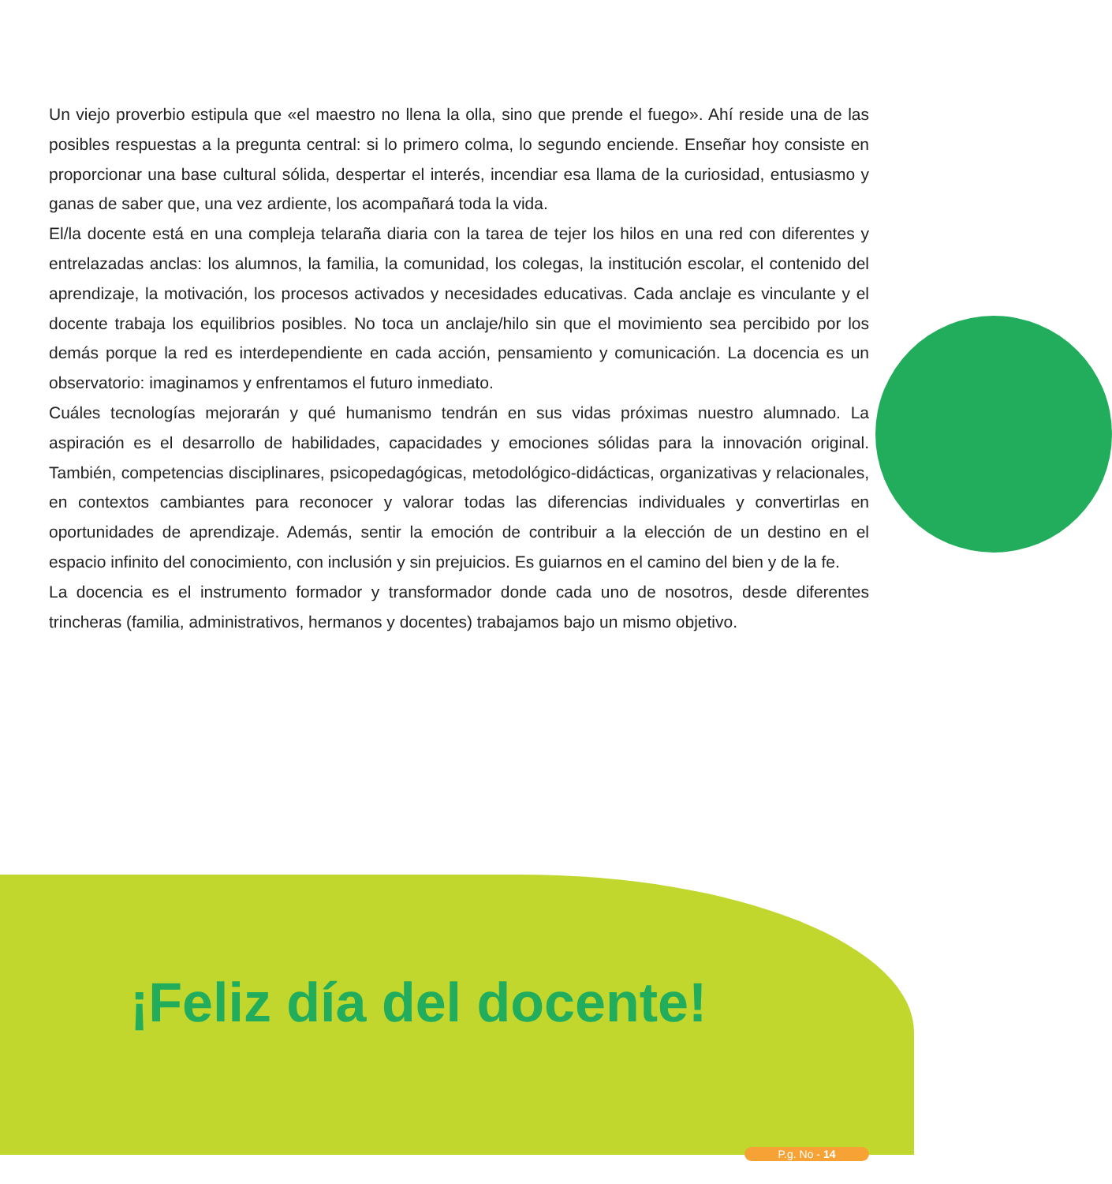Un viejo proverbio estipula que «el maestro no llena la olla, sino que prende el fuego». Ahí reside una de las posibles respuestas a la pregunta central: si lo primero colma, lo segundo enciende. Enseñar hoy consiste en proporcionar una base cultural sólida, despertar el interés, incendiar esa llama de la curiosidad, entusiasmo y ganas de saber que, una vez ardiente, los acompañará toda la vida.
El/la docente está en una compleja telaraña diaria con la tarea de tejer los hilos en una red con diferentes y entrelazadas anclas: los alumnos, la familia, la comunidad, los colegas, la institución escolar, el contenido del aprendizaje, la motivación, los procesos activados y necesidades educativas. Cada anclaje es vinculante y el docente trabaja los equilibrios posibles. No toca un anclaje/hilo sin que el movimiento sea percibido por los demás porque la red es interdependiente en cada acción, pensamiento y comunicación. La docencia es un observatorio: imaginamos y enfrentamos el futuro inmediato.
Cuáles tecnologías mejorarán y qué humanismo tendrán en sus vidas próximas nuestro alumnado. La aspiración es el desarrollo de habilidades, capacidades y emociones sólidas para la innovación original. También, competencias disciplinares, psicopedagógicas, metodológico-didácticas, organizativas y relacionales, en contextos cambiantes para reconocer y valorar todas las diferencias individuales y convertirlas en oportunidades de aprendizaje. Además, sentir la emoción de contribuir a la elección de un destino en el espacio infinito del conocimiento, con inclusión y sin prejuicios. Es guiarnos en el camino del bien y de la fe.
La docencia es el instrumento formador y transformador donde cada uno de nosotros, desde diferentes trincheras (familia, administrativos, hermanos y docentes) trabajamos bajo un mismo objetivo.
¡Feliz día del docente!
P.g. No - 14